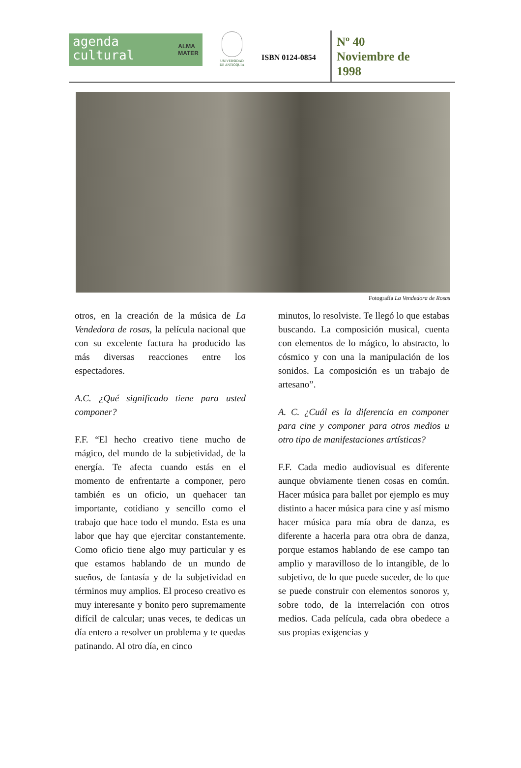agenda
cultural ALMA
MATER
UNIVERSIDAD
DE ANTIOQUIA
ISBN 0124-0854
Nº 40
Noviembre de
1998
Fotografía La Vendedora de Rosas
otros, en la creación de la música de La Vendedora de rosas, la película nacional que con su excelente factura ha producido las más diversas reacciones entre los espectadores.
A.C. ¿Qué significado tiene para usted componer?
F.F. “El hecho creativo tiene mucho de mágico, del mundo de la subjetividad, de la energía. Te afecta cuando estás en el momento de enfrentarte a componer, pero también es un oficio, un quehacer tan importante, cotidiano y sencillo como el trabajo que hace todo el mundo. Esta es una labor que hay que ejercitar constantemente. Como oficio tiene algo muy particular y es que estamos hablando de un mundo de sueños, de fantasía y de la subjetividad en términos muy amplios. El proceso creativo es muy interesante y bonito pero supremamente difícil de calcular; unas veces, te dedicas un día entero a resolver un problema y te quedas patinando. Al otro día, en cinco
minutos, lo resolviste. Te llegó lo que estabas buscando. La composición musical, cuenta con elementos de lo mágico, lo abstracto, lo cósmico y con una la manipulación de los sonidos. La composición es un trabajo de artesano”.
A. C. ¿Cuál es la diferencia en componer para cine y componer para otros medios u otro tipo de manifestaciones artísticas?
F.F. Cada medio audiovisual es diferente aunque obviamente tienen cosas en común. Hacer música para ballet por ejemplo es muy distinto a hacer música para cine y así mismo hacer música para mía obra de danza, es diferente a hacerla para otra obra de danza, porque estamos hablando de ese campo tan amplio y maravilloso de lo intangible, de lo subjetivo, de lo que puede suceder, de lo que se puede construir con elementos sonoros y, sobre todo, de la interrelación con otros medios. Cada película, cada obra obedece a sus propias exigencias y